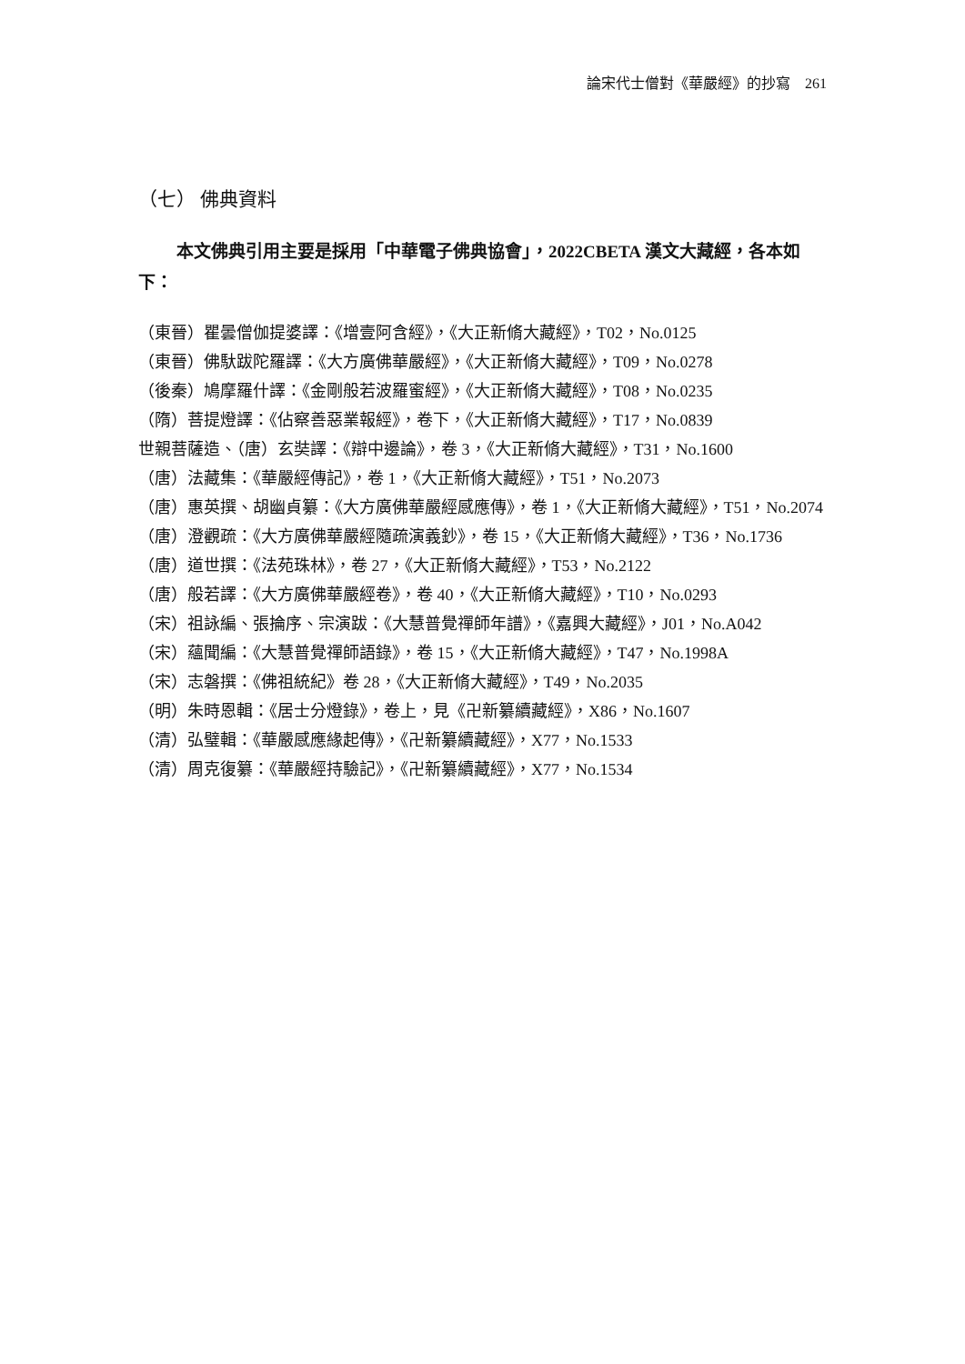論宋代士僧對《華嚴經》的抄寫　261
（七） 佛典資料
本文佛典引用主要是採用「中華電子佛典協會」，2022CBETA 漢文大藏經，各本如下：
（東晉）瞿曇僧伽提婆譯：《增壹阿含經》，《大正新脩大藏經》，T02，No.0125
（東晉）佛馱跋陀羅譯：《大方廣佛華嚴經》，《大正新脩大藏經》，T09，No.0278
（後秦）鳩摩羅什譯：《金剛般若波羅蜜經》，《大正新脩大藏經》，T08，No.0235
（隋）菩提燈譯：《佔察善惡業報經》，卷下，《大正新脩大藏經》，T17，No.0839
世親菩薩造、（唐）玄奘譯：《辯中邊論》，卷 3，《大正新脩大藏經》，T31，No.1600
（唐）法藏集：《華嚴經傳記》，卷 1，《大正新脩大藏經》，T51，No.2073
（唐）惠英撰、胡幽貞纂：《大方廣佛華嚴經感應傳》，卷 1，《大正新脩大藏經》，T51，No.2074
（唐）澄觀疏：《大方廣佛華嚴經隨疏演義鈔》，卷 15，《大正新脩大藏經》，T36，No.1736
（唐）道世撰：《法苑珠林》，卷 27，《大正新脩大藏經》，T53，No.2122
（唐）般若譯：《大方廣佛華嚴經卷》，卷 40，《大正新脩大藏經》，T10，No.0293
（宋）祖詠編、張掄序、宗演跋：《大慧普覺禪師年譜》，《嘉興大藏經》，J01，No.A042
（宋）蘊聞編：《大慧普覺禪師語錄》，卷 15，《大正新脩大藏經》，T47，No.1998A
（宋）志磐撰：《佛祖統紀》卷 28，《大正新脩大藏經》，T49，No.2035
（明）朱時恩輯：《居士分燈錄》，卷上，見《卍新纂續藏經》，X86，No.1607
（清）弘璧輯：《華嚴感應緣起傳》，《卍新纂續藏經》，X77，No.1533
（清）周克復纂：《華嚴經持驗記》，《卍新纂續藏經》，X77，No.1534